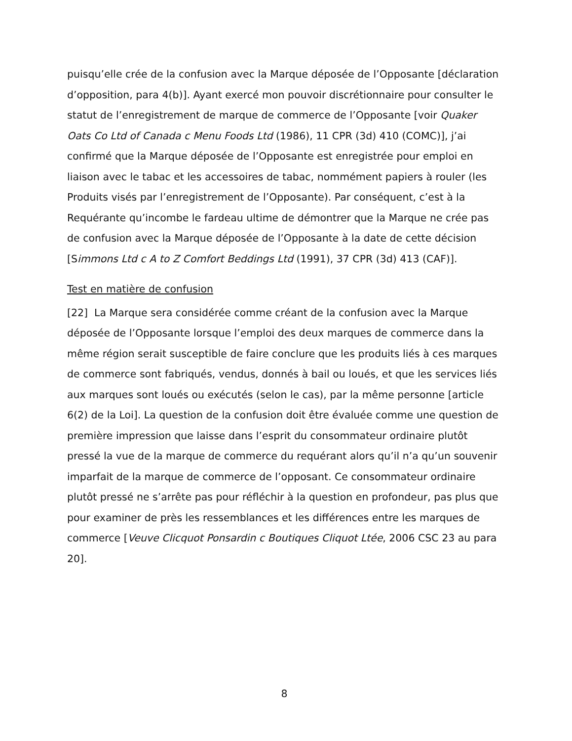puisqu’elle crée de la confusion avec la Marque déposée de l’Opposante [déclaration d’opposition, para 4(b)]. Ayant exercé mon pouvoir discrétionnaire pour consulter le statut de l’enregistrement de marque de commerce de l’Opposante [voir Quaker Oats Co Ltd of Canada c Menu Foods Ltd (1986), 11 CPR (3d) 410 (COMC)], j’ai confirmé que la Marque déposée de l’Opposante est enregistrée pour emploi en liaison avec le tabac et les accessoires de tabac, nommément papiers à rouler (les Produits visés par l’enregistrement de l’Opposante). Par conséquent, c’est à la Requérante qu’incombe le fardeau ultime de démontrer que la Marque ne crée pas de confusion avec la Marque déposée de l’Opposante à la date de cette décision [Simmons Ltd c A to Z Comfort Beddings Ltd (1991), 37 CPR (3d) 413 (CAF)].
Test en matière de confusion
[22] La Marque sera considérée comme créant de la confusion avec la Marque déposée de l’Opposante lorsque l’emploi des deux marques de commerce dans la même région serait susceptible de faire conclure que les produits liés à ces marques de commerce sont fabriqués, vendus, donnés à bail ou loués, et que les services liés aux marques sont loués ou exécutés (selon le cas), par la même personne [article 6(2) de la Loi]. La question de la confusion doit être évaluée comme une question de première impression que laisse dans l’esprit du consommateur ordinaire plutôt pressé la vue de la marque de commerce du requérant alors qu’il n’a qu’un souvenir imparfait de la marque de commerce de l’opposant. Ce consommateur ordinaire plutôt pressé ne s’arrête pas pour réfléchir à la question en profondeur, pas plus que pour examiner de près les ressemblances et les différences entre les marques de commerce [Veuve Clicquot Ponsardin c Boutiques Cliquot Ltée, 2006 CSC 23 au para 20].
8